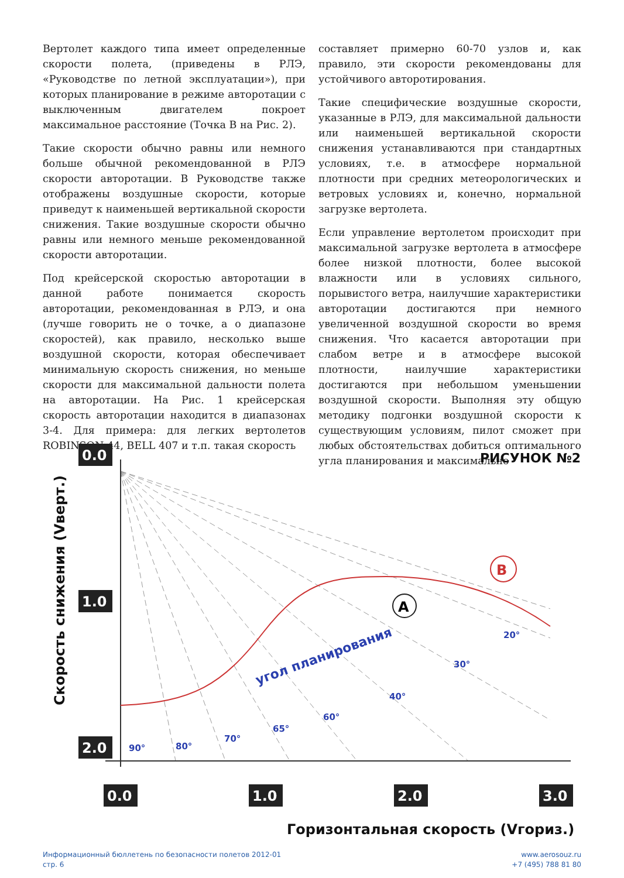Вертолет каждого типа имеет определенные скорости полета, (приведены в РЛЭ, «Руководстве по летной эксплуатации»), при которых планирование в режиме авторотации с выключенным двигателем покроет максимальное расстояние (Точка В на Рис. 2).
Такие скорости обычно равны или немного больше обычной рекомендованной в РЛЭ скорости авторотации. В Руководстве также отображены воздушные скорости, которые приведут к наименьшей вертикальной скорости снижения. Такие воздушные скорости обычно равны или немного меньше рекомендованной скорости авторотации.
Под крейсерской скоростью авторотации в данной работе понимается скорость авторотации, рекомендованная в РЛЭ, и она (лучше говорить не о точке, а о диапазоне скоростей), как правило, несколько выше воздушной скорости, которая обеспечивает минимальную скорость снижения, но меньше скорости для максимальной дальности полета на авторотации. На Рис. 1 крейсерская скорость авторотации находится в диапазонах 3-4. Для примера: для легких вертолетов ROBINSON-44, BELL 407 и т.п. такая скорость
составляет примерно 60-70 узлов и, как правило, эти скорости рекомендованы для устойчивого авторотирования.
Такие специфические воздушные скорости, указанные в РЛЭ, для максимальной дальности или наименьшей вертикальной скорости снижения устанавливаются при стандартных условиях, т.е. в атмосфере нормальной плотности при средних метеорологических и ветровых условиях и, конечно, нормальной загрузке вертолета.
Если управление вертолетом происходит при максимальной загрузке вертолета в атмосфере более низкой плотности, более высокой влажности или в условиях сильного, порывистого ветра, наилучшие характеристики авторотации достигаются при немного увеличенной воздушной скорости во время снижения. Что касается авторотации при слабом ветре и в атмосфере высокой плотности, наилучшие характеристики достигаются при небольшом уменьшении воздушной скорости. Выполняя эту общую методику подгонки воздушной скорости к существующим условиям, пилот сможет при любых обстоятельствах добиться оптимального угла планирования и максимально
A
B
0.0
1.0
2.0
0.0
1.0
2.0
3.0
РИСУНОК №2
90°
80°
70°
65°
60°
40°
30°
20°
угол планирования
Горизонтальная скорость (Vгориз.)
Скорость снижения (Vверт.)
Информационный бюллетень по безопасности полетов 2012-01
стр. 6
www.aerosouz.ru
+7 (495) 788 81 80